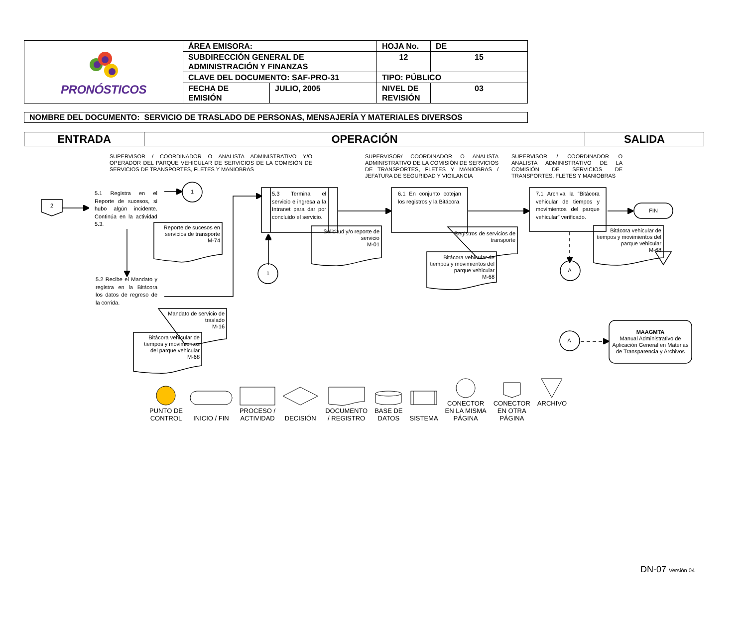| PRONÓSTICOS | ÁREA EMISORA: | | HOJA No. | | DE |
| | SUBDIRECCIÓN GENERAL DE ADMINISTRACIÓN Y FINANZAS | | 12 | | 15 |
| | CLAVE DEL DOCUMENTO: SAF-PRO-31 | | TIPO: PÚBLICO | | |
| | FECHA DE EMISIÓN | JULIO, 2005 | NIVEL DE REVISIÓN | 03 | |
NOMBRE DEL DOCUMENTO: SERVICIO DE TRASLADO DE PERSONAS, MENSAJERÍA Y MATERIALES DIVERSOS
ENTRADA OPERACIÓN SALIDA
SUPERVISOR / COORDINADOR O ANALISTA ADMINISTRATIVO Y/O OPERADOR DEL PARQUE VEHICULAR DE SERVICIOS DE LA COMISIÓN DE SERVICIOS DE TRANSPORTES, FLETES Y MANIOBRAS
SUPERVISOR/ COORDINADOR O ANALISTA ADMINISTRATIVO DE LA COMISIÓN DE SERVICIOS DE TRANSPORTES, FLETES Y MANIOBRAS / JEFATURA DE SEGURIDAD Y VIGILANCIA
SUPERVISOR / COORDINADOR O ANALISTA ADMINISTRATIVO DE LA COMISIÓN DE SERVICIOS DE TRANSPORTES, FLETES Y MANIOBRAS
2
5.1 Registra en el Reporte de sucesos, si hubo algún incidente. Continúa en la actividad 5.3.
1
Reporte de sucesos en servicios de transporte
M-74
5.2 Recibe el Mandato y registra en la Bitácora los datos de regreso de la corrida.
Mandato de servicio de traslado
M-16
Bitácora vehicular de tiempos y movimientos del parque vehicular
M-68
5.3 Termina el servicio e ingresa a la Intranet para dar por concluido el servicio.
1
Solicitud y/o reporte de servicio
M-01
6.1 En conjunto cotejan los registros y la Bitácora.
Registros de servicios de transporte
Bitácora vehicular de tiempos y movimientos del parque vehicular
M-68
7.1 Archiva la “Bitácora vehicular de tiempos y movimientos del parque vehicular” verificado.
FIN
Bitácora vehicular de tiempos y movimientos del parque vehicular
M-68
A
A
MAAGMTA
Manual Administrativo de Aplicación General en Materias de Transparencia y Archivos
PUNTO DE
CONTROL
INICIO / FIN
PROCESO /
ACTIVIDAD
DECISIÓN
DOCUMENTO
/ REGISTRO
BASE DE
DATOS
SISTEMA
CONECTOR
EN LA MISMA
PÁGINA
CONECTOR
EN OTRA
PÁGINA
ARCHIVO
DN-07 Versión 04